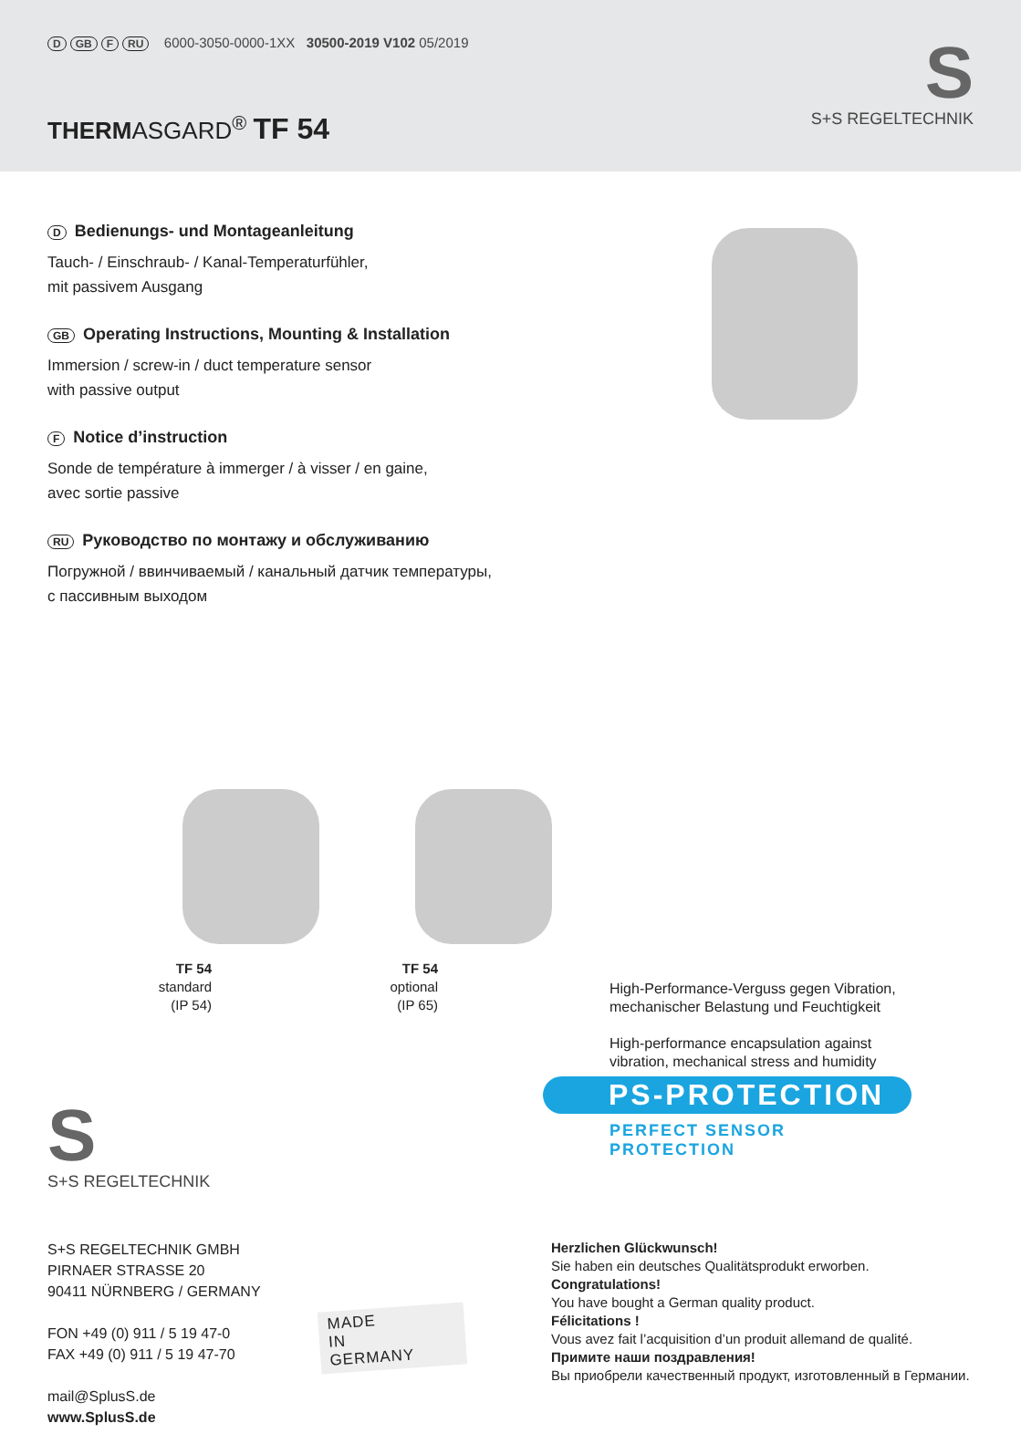D GB F RU 6000-3050-0000-1XX 30500-2019 V102 05/2019
THERMASGARD<sup>®</sup> TF 54
S
S+S REGELTECHNIK
D Bedienungs- und Montageanleitung
Tauch- / Einschraub- / Kanal-Temperaturfühler,
mit passivem Ausgang
GB Operating Instructions, Mounting & Installation
Immersion / screw-in / duct temperature sensor
with passive output
F Notice d’instruction
Sonde de température à immerger / à visser / en gaine,
avec sortie passive
RU Руководство по монтажу и обслуживанию
Погружной / ввинчиваемый / канальный датчик температуры,
с пассивным выходом
TF 54
standard
(IP 54)
TF 54
optional
(IP 65)
High-Performance-Verguss gegen Vibration,
mechanischer Belastung und Feuchtigkeit
High-performance encapsulation against
vibration, mechanical stress and humidity
PS-PROTECTION
PERFECT SENSOR PROTECTION
S
S+S REGELTECHNIK
S+S REGELTECHNIK GMBH
PIRNAER STRASSE 20
90411 NÜRNBERG / GERMANY
FON +49 (0) 911 / 5 19 47-0
FAX +49 (0) 911 / 5 19 47-70
mail@SplusS.de
www.SplusS.de
MADE
IN
GERMANY
Herzlichen Glückwunsch!
Sie haben ein deutsches Qualitätsprodukt erworben.
Congratulations!
You have bought a German quality product.
Félicitations !
Vous avez fait l’acquisition d’un produit allemand de qualité.
Примите наши поздравления!
Вы приобрели качественный продукт, изготовленный в Германии.